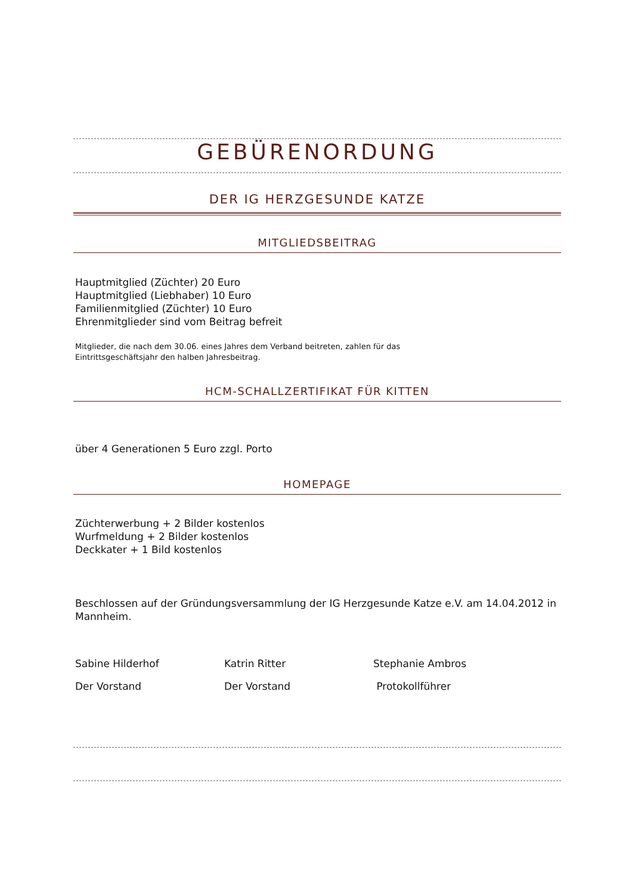GEBÜRENORDUNG
DER IG HERZGESUNDE KATZE
MITGLIEDSBEITRAG
Hauptmitglied (Züchter) 20 Euro
Hauptmitglied (Liebhaber) 10 Euro
Familienmitglied (Züchter) 10 Euro
Ehrenmitglieder sind vom Beitrag befreit
Mitglieder, die nach dem 30.06. eines Jahres dem Verband beitreten, zahlen für das
Eintrittsgeschäftsjahr den halben Jahresbeitrag.
HCM-SCHALLZERTIFIKAT FÜR KITTEN
über 4 Generationen 5 Euro zzgl. Porto
HOMEPAGE
Züchterwerbung + 2 Bilder kostenlos
Wurfmeldung + 2 Bilder kostenlos
Deckkater + 1 Bild kostenlos
Beschlossen auf der Gründungsversammlung der IG Herzgesunde Katze e.V. am 14.04.2012 in Mannheim.
Sabine Hilderhof Katrin Ritter Stephanie Ambros
Der Vorstand Der Vorstand Protokollführer